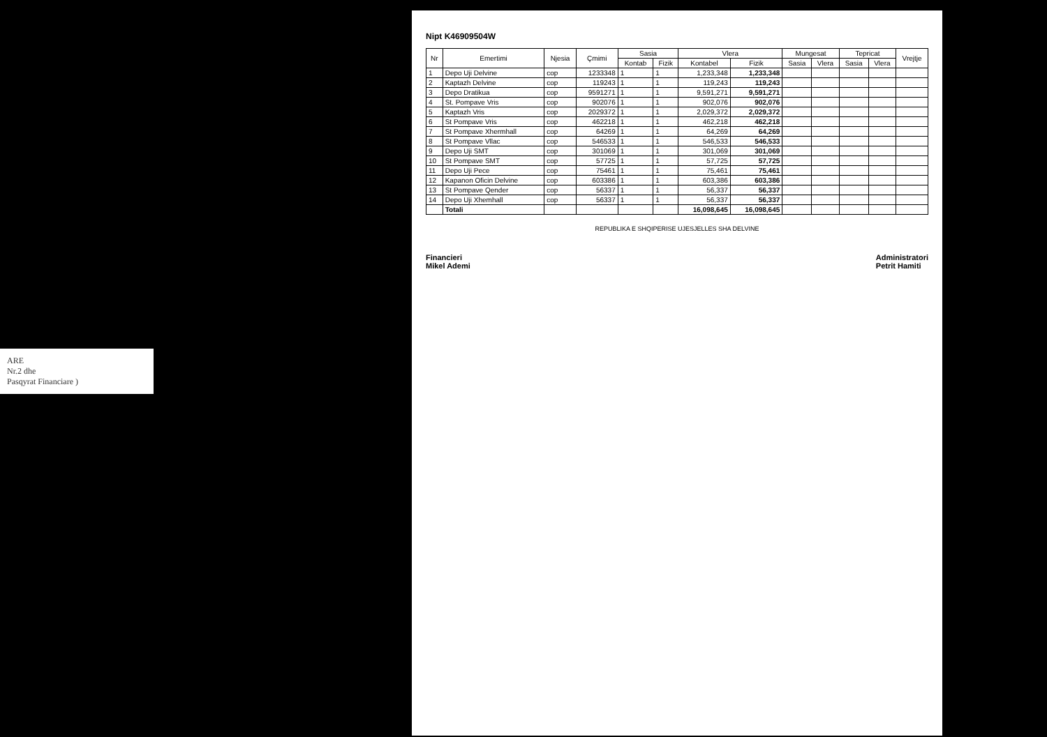ARE
Nr.2 dhe
Pasqyrat Financiare )
Nipt K46909504W
| Nr | Emertimi | Njesia | Çmimi | Sasia | | Vlera | | Mungesat | | Tepricat | | Vrejtje |
| --- | --- | --- | --- | --- | --- | --- | --- | --- | --- | --- | --- | --- |
| | | | | Kontab | Fizik | Kontabel | Fizik | Sasia | Vlera | Sasia | Vlera | |
| 1 | Depo Uji Delvine | cop | 1233348 | 1 | 1 | 1,233,348 | 1,233,348 | | | | | |
| 2 | Kaptazh Delvine | cop | 119243 | 1 | 1 | 119,243 | 119,243 | | | | | |
| 3 | Depo Dratikua | cop | 9591271 | 1 | 1 | 9,591,271 | 9,591,271 | | | | | |
| 4 | St. Pompave Vris | cop | 902076 | 1 | 1 | 902,076 | 902,076 | | | | | |
| 5 | Kaptazh Vris | cop | 2029372 | 1 | 1 | 2,029,372 | 2,029,372 | | | | | |
| 6 | St Pompave Vris | cop | 462218 | 1 | 1 | 462,218 | 462,218 | | | | | |
| 7 | St Pompave Xhermhall | cop | 64269 | 1 | 1 | 64,269 | 64,269 | | | | | |
| 8 | St Pompave Vllac | cop | 546533 | 1 | 1 | 546,533 | 546,533 | | | | | |
| 9 | Depo Uji SMT | cop | 301069 | 1 | 1 | 301,069 | 301,069 | | | | | |
| 10 | St Pompave SMT | cop | 57725 | 1 | 1 | 57,725 | 57,725 | | | | | |
| 11 | Depo Uji Pece | cop | 75461 | 1 | 1 | 75,461 | 75,461 | | | | | |
| 12 | Kapanon Oficin Delvine | cop | 603386 | 1 | 1 | 603,386 | 603,386 | | | | | |
| 13 | St Pompave Qender | cop | 56337 | 1 | 1 | 56,337 | 56,337 | | | | | |
| 14 | Depo Uji Xhemhall | cop | 56337 | 1 | 1 | 56,337 | 56,337 | | | | | |
| | Totali | | | | | 16,098,645 | 16,098,645 | | | | | |
REPUBLIKA E SHQIPERISE UJESJELLES SHA DELVINE
Financieri
Mikel Ademi
Administratori
Petrit Hamiti